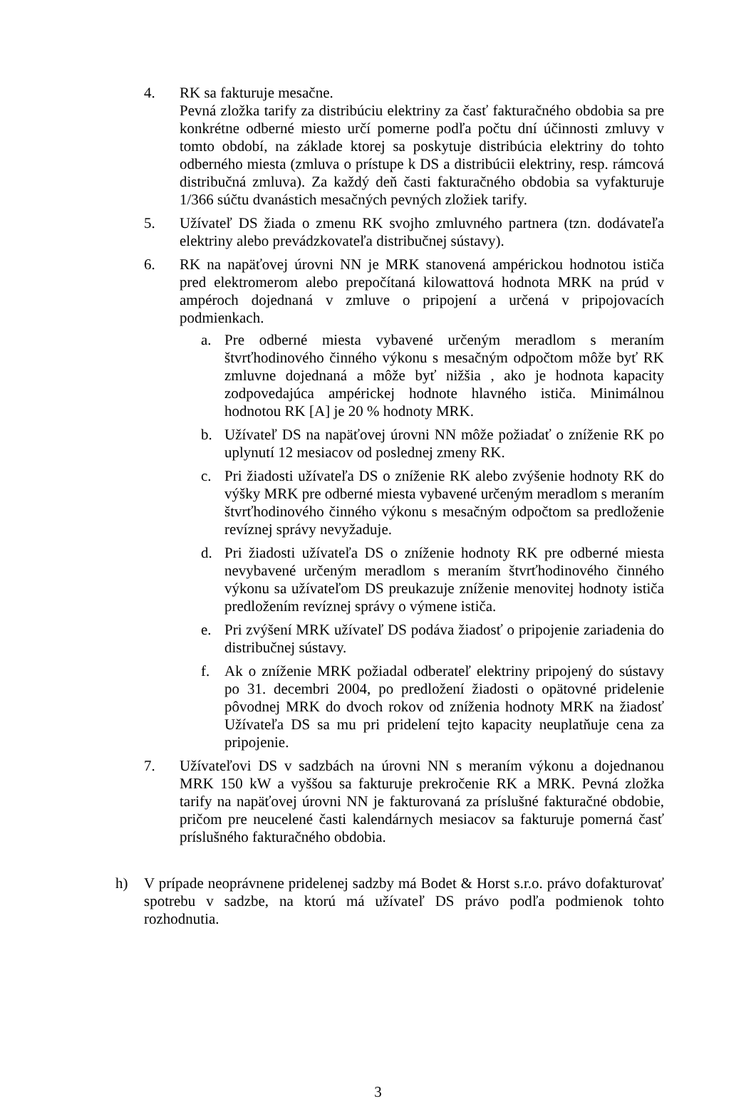4. RK sa fakturuje mesačne.
Pevná zložka tarify za distribúciu elektriny za časť fakturačného obdobia sa pre konkrétne odberné miesto určí pomerne podľa počtu dní účinnosti zmluvy v tomto období, na základe ktorej sa poskytuje distribúcia elektriny do tohto odberného miesta (zmluva o prístupe k DS a distribúcii elektriny, resp. rámcová distribučná zmluva). Za každý deň časti fakturačného obdobia sa vyfakturuje 1/366 súčtu dvanástich mesačných pevných zložiek tarify.
5. Užívateľ DS žiada o zmenu RK svojho zmluvného partnera (tzn. dodávateľa elektriny alebo prevádzkovateľa distribučnej sústavy).
6. RK na napäťovej úrovni NN je MRK stanovená ampérickou hodnotou ističa pred elektromerom alebo prepočítaná kilowattová hodnota MRK na prúd v ampéroch dojednaná v zmluve o pripojení a určená v pripojovacích podmienkach.
a. Pre odberné miesta vybavené určeným meradlom s meraním štvrťhodinového činného výkonu s mesačným odpočtom môže byť RK zmluvne dojednaná a môže byť nižšia , ako je hodnota kapacity zodpovedajúca ampérickej hodnote hlavného ističa. Minimálnou hodnotou RK [A] je 20 % hodnoty MRK.
b. Užívateľ DS na napäťovej úrovni NN môže požiadať o zníženie RK po uplynutí 12 mesiacov od poslednej zmeny RK.
c. Pri žiadosti užívateľa DS o zníženie RK alebo zvýšenie hodnoty RK do výšky MRK pre odberné miesta vybavené určeným meradlom s meraním štvrťhodinového činného výkonu s mesačným odpočtom sa predloženie revíznej správy nevyžaduje.
d. Pri žiadosti užívateľa DS o zníženie hodnoty RK pre odberné miesta nevybavené určeným meradlom s meraním štvrťhodinového činného výkonu sa užívateľom DS preukazuje zníženie menovitej hodnoty ističa predložením revíznej správy o výmene ističa.
e. Pri zvýšení MRK užívateľ DS podáva žiadosť o pripojenie zariadenia do distribučnej sústavy.
f. Ak o zníženie MRK požiadal odberateľ elektriny pripojený do sústavy po 31. decembri 2004, po predložení žiadosti o opätovné pridelenie pôvodnej MRK do dvoch rokov od zníženia hodnoty MRK na žiadosť Užívateľa DS sa mu pri pridelení tejto kapacity neuplatňuje cena za pripojenie.
7. Užívateľovi DS v sadzbách na úrovni NN s meraním výkonu a dojednanou MRK 150 kW a vyššou sa fakturuje prekročenie RK a MRK. Pevná zložka tarify na napäťovej úrovni NN je fakturovaná za príslušné fakturačné obdobie, pričom pre neucelené časti kalendárnych mesiacov sa fakturuje pomerná časť príslušného fakturačného obdobia.
h) V prípade neoprávnene pridelenej sadzby má Bodet & Horst s.r.o. právo dofakturovať spotrebu v sadzbe, na ktorú má užívateľ DS právo podľa podmienok tohto rozhodnutia.
3